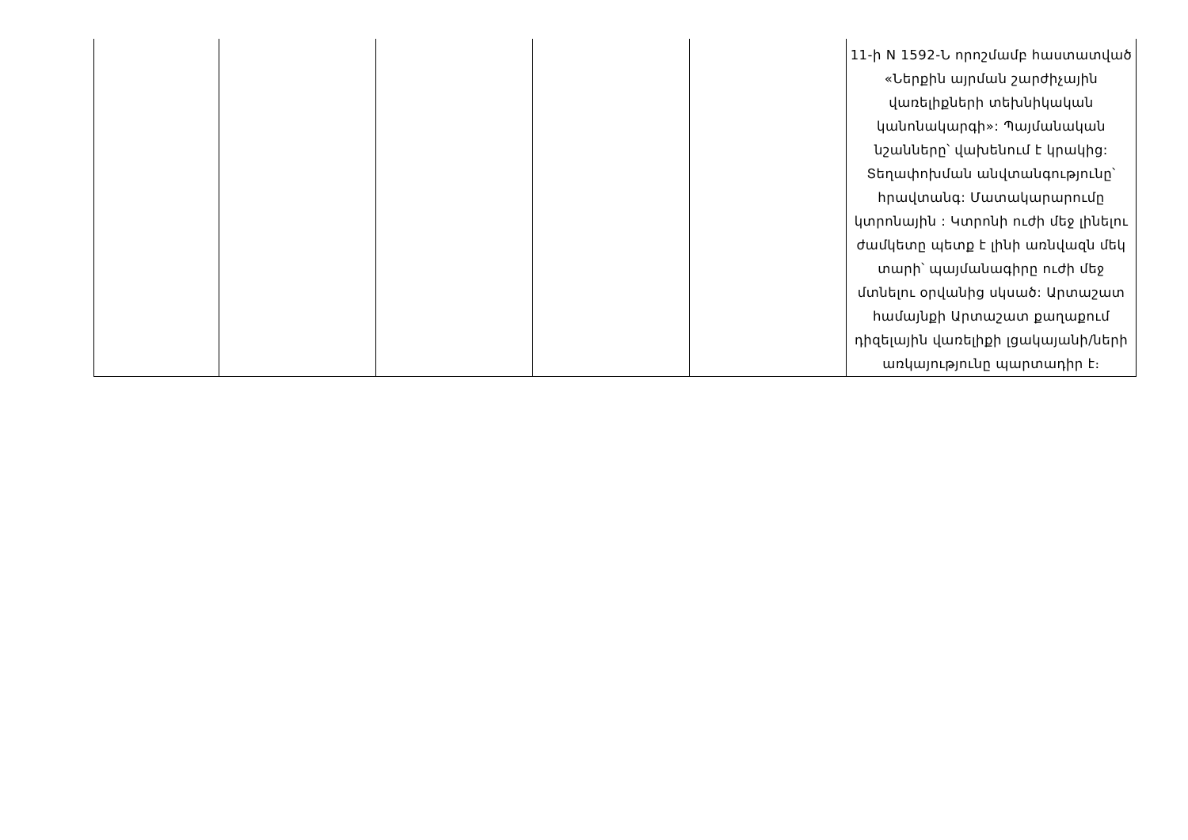| | | | | | 11-ի N 1592-Ն որոշմամբ հաստատված «Ներքին այրման շարժիչային վառելիքների տեխնիկական կանոնակարգի»: Պայմանական նշանները՝ վախենում է կրակից: Տեղափոխման անվտանգությունը՝ հրավտանգ: Մատակարարումը կտրոնային : Կտրոնի ուժի մեջ լինելու ժամկետը պետք է լինի առնվազն մեկ տարի՝ պայմանագիրը ուժի մեջ մտնելու օրվանից սկսած: Արտաշատ համայնքի Արտաշատ քաղաքում դիզելային վառելիքի լցակայանի/ների առկայությունը պարտադիր է։ |